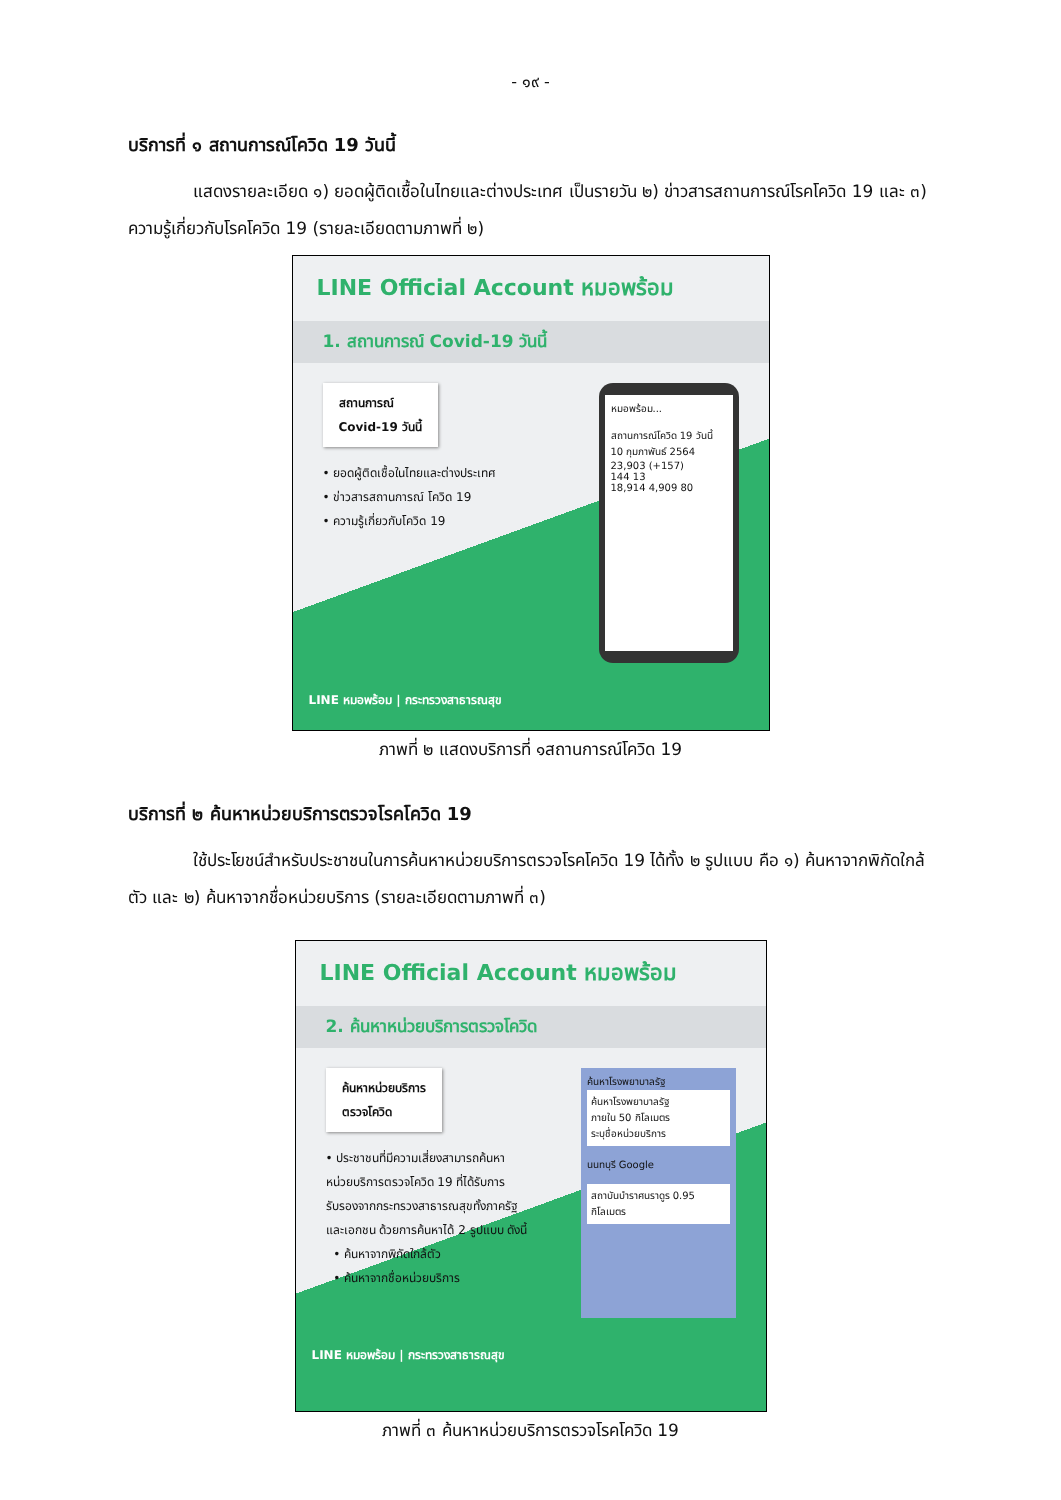- ๑๙ -
บริการที่ ๑ สถานการณ์โควิด 19 วันนี้
แสดงรายละเอียด ๑) ยอดผู้ติดเชื้อในไทยและต่างประเทศ เป็นรายวัน ๒) ข่าวสารสถานการณ์โรคโควิด 19 และ ๓) ความรู้เกี่ยวกับโรคโควิด 19 (รายละเอียดตามภาพที่ ๒)
LINE Official Account หมอพร้อม
1. สถานการณ์ Covid-19 วันนี้
สถานการณ์
Covid-19 วันนี้
• ยอดผู้ติดเชื้อในไทยและต่างประเทศ
• ข่าวสารสถานการณ์ โควิด 19
• ความรู้เกี่ยวกับโควิด 19
หมอพร้อม...
สถานการณ์โควิด 19 วันนี้
10 กุมภาพันธ์ 2564
23,903 (+157)
144 13
18,914 4,909 80
LINE หมอพร้อม | กระทรวงสาธารณสุข
ภาพที่ ๒ แสดงบริการที่ ๑สถานการณ์โควิด 19
บริการที่ ๒ ค้นหาหน่วยบริการตรวจโรคโควิด 19
ใช้ประโยชน์สำหรับประชาชนในการค้นหาหน่วยบริการตรวจโรคโควิด 19 ได้ทั้ง ๒ รูปแบบ คือ ๑) ค้นหาจากพิกัดใกล้ตัว และ ๒) ค้นหาจากชื่อหน่วยบริการ (รายละเอียดตามภาพที่ ๓)
LINE Official Account หมอพร้อม
2. ค้นหาหน่วยบริการตรวจโควิด
ค้นหาหน่วยบริการ
ตรวจโควิด
• ประชาชนที่มีความเสี่ยงสามารถค้นหา
หน่วยบริการตรวจโควิด 19 ที่ได้รับการ
รับรองจากกระทรวงสาธารณสุขทั้งภาครัฐ
และเอกชน ด้วยการค้นหาได้ 2 รูปแบบ ดังนี้
• ค้นหาจากพิกัดใกล้ตัว
• ค้นหาจากชื่อหน่วยบริการ
ค้นหาโรงพยาบาลรัฐ
ค้นหาโรงพยาบาลรัฐ
ภายใน 50 กิโลเมตร
ระบุชื่อหน่วยบริการ
นนทบุรี Google
สถาบันบำราศนราดูร 0.95 กิโลเมตร
LINE หมอพร้อม | กระทรวงสาธารณสุข
ภาพที่ ๓ ค้นหาหน่วยบริการตรวจโรคโควิด 19